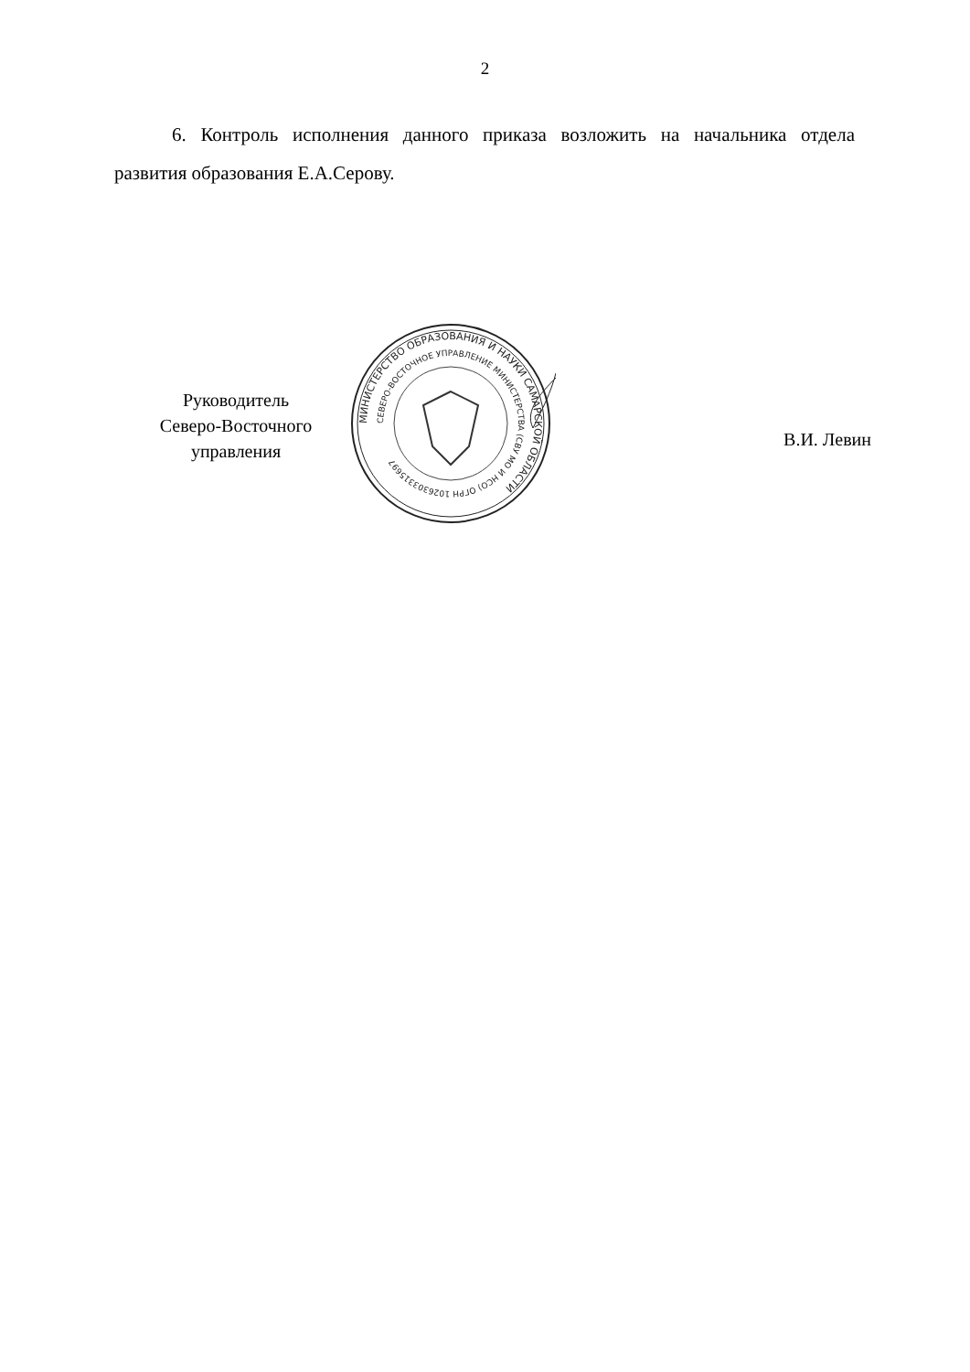2
6. Контроль исполнения данного приказа возложить на начальника отдела развития образования Е.А.Серову.
Руководитель
Северо-Восточного
управления
МИНИСТЕРСТВО ОБРАЗОВАНИЯ И НАУКИ САМАРСКОЙ ОБЛАСТИ
СЕВЕРО-ВОСТОЧНОЕ УПРАВЛЕНИЕ МИНИСТЕРСТВА (СВУ МО И НСО) ОГРН 1026303315697
В.И. Левин